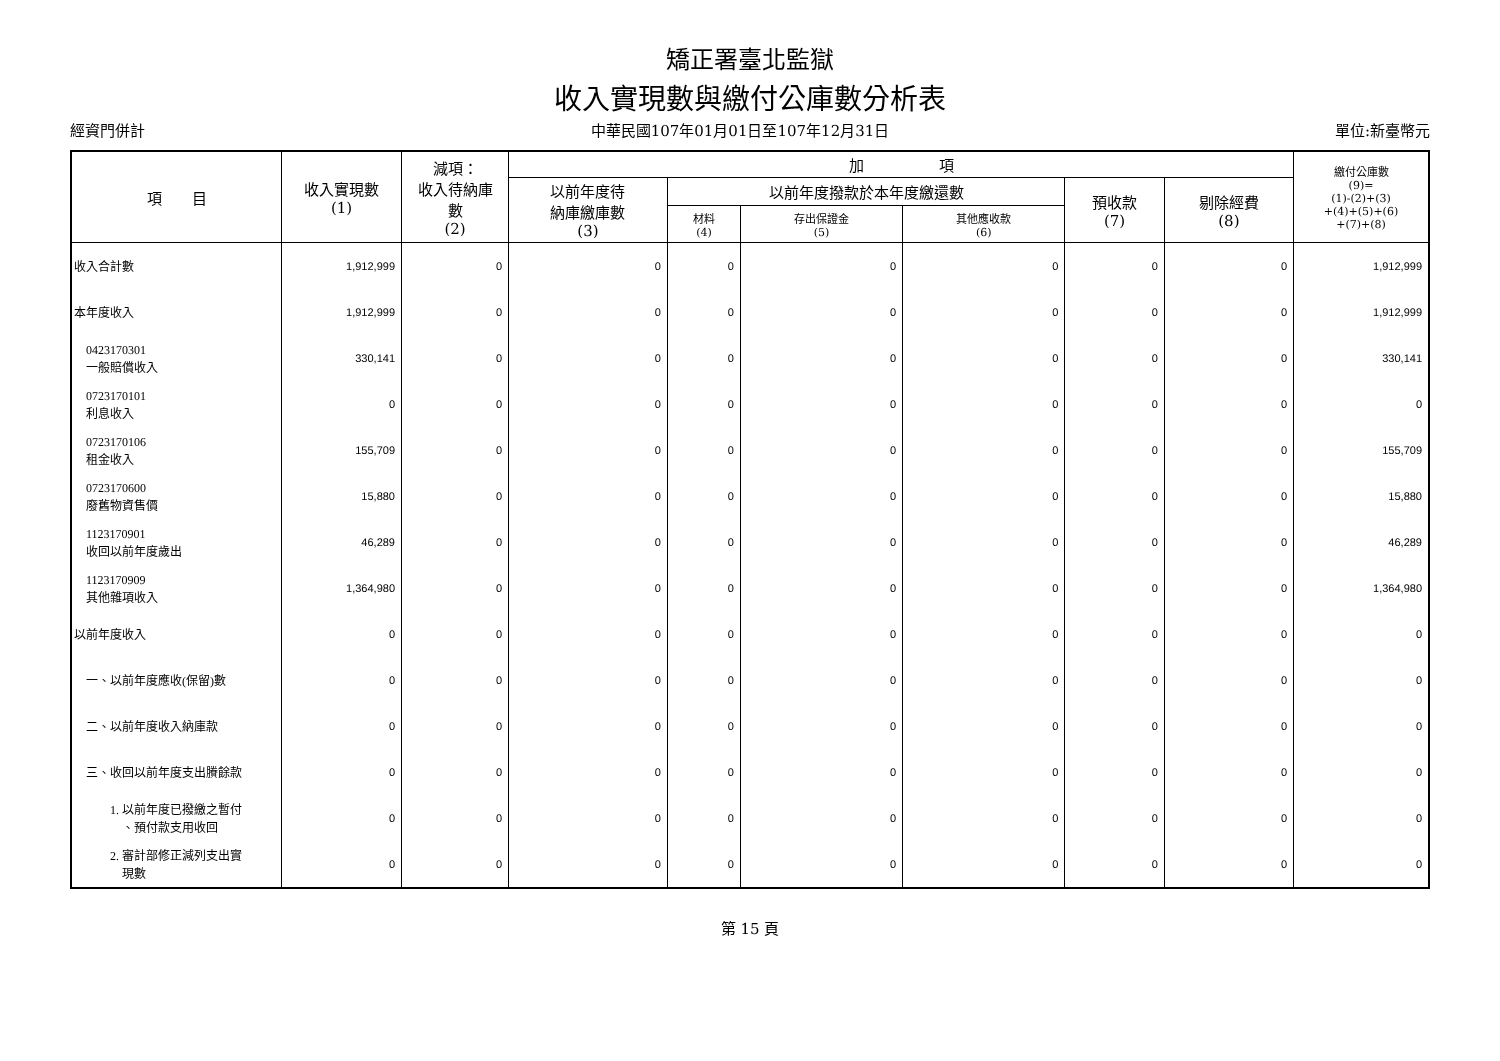矯正署臺北監獄
收入實現數與繳付公庫數分析表
經資門併計 中華民國107年01月01日至107年12月31日 單位:新臺幣元
| 項 目 | 收入實現數 (1) | 減項： 收入待納庫 數 (2) | 加 項 | | | | | | 繳付公庫數 (9)= (1)-(2)+(3) +(4)+(5)+(6) +(7)+(8) |
| --- | --- | --- | --- | --- | --- | --- | --- | --- | --- |
| | | | 以前年度待 納庫繳庫數 (3) | 以前年度撥款於本年度繳還數 | | | 預收款 (7) | 剔除經費 (8) | |
| | | | | 材料 (4) | 存出保證金 (5) | 其他應收款 (6) | | | |
| 收入合計數 | 1,912,999 | 0 | 0 | 0 | 0 | 0 | 0 | 0 | 1,912,999 |
| 本年度收入 | 1,912,999 | 0 | 0 | 0 | 0 | 0 | 0 | 0 | 1,912,999 |
| 0423170301 一般賠償收入 | 330,141 | 0 | 0 | 0 | 0 | 0 | 0 | 0 | 330,141 |
| 0723170101 利息收入 | 0 | 0 | 0 | 0 | 0 | 0 | 0 | 0 | 0 |
| 0723170106 租金收入 | 155,709 | 0 | 0 | 0 | 0 | 0 | 0 | 0 | 155,709 |
| 0723170600 廢舊物資售價 | 15,880 | 0 | 0 | 0 | 0 | 0 | 0 | 0 | 15,880 |
| 1123170901 收回以前年度歲出 | 46,289 | 0 | 0 | 0 | 0 | 0 | 0 | 0 | 46,289 |
| 1123170909 其他雜項收入 | 1,364,980 | 0 | 0 | 0 | 0 | 0 | 0 | 0 | 1,364,980 |
| 以前年度收入 | 0 | 0 | 0 | 0 | 0 | 0 | 0 | 0 | 0 |
| 一、以前年度應收(保留)數 | 0 | 0 | 0 | 0 | 0 | 0 | 0 | 0 | 0 |
| 二、以前年度收入納庫款 | 0 | 0 | 0 | 0 | 0 | 0 | 0 | 0 | 0 |
| 三、收回以前年度支出賸餘款 | 0 | 0 | 0 | 0 | 0 | 0 | 0 | 0 | 0 |
| 1. 以前年度已撥繳之暫付 、預付款支用收回 | 0 | 0 | 0 | 0 | 0 | 0 | 0 | 0 | 0 |
| 2. 審計部修正減列支出實 現數 | 0 | 0 | 0 | 0 | 0 | 0 | 0 | 0 | 0 |
第 15 頁